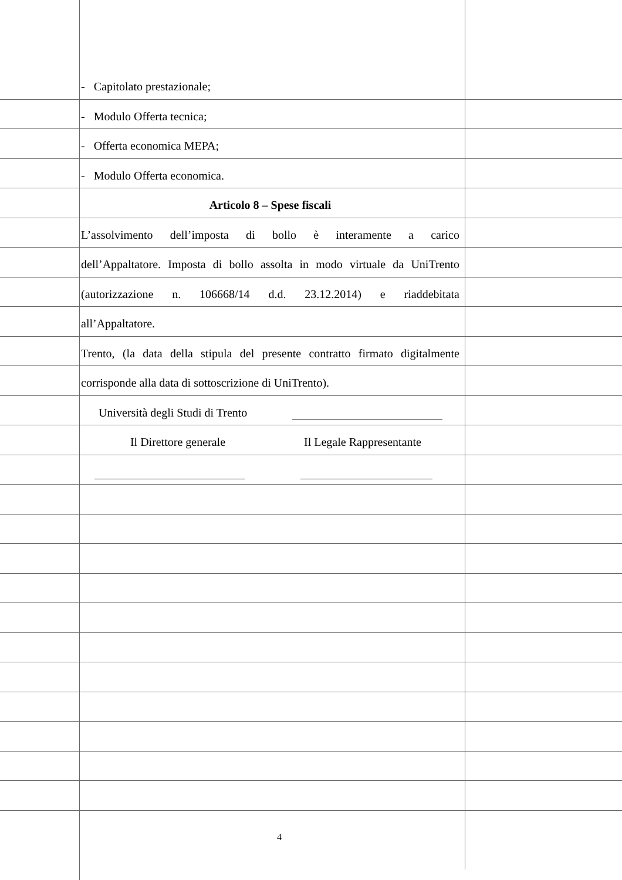- Capitolato prestazionale;
- Modulo Offerta tecnica;
- Offerta economica MEPA;
- Modulo Offerta economica.
Articolo 8 – Spese fiscali
L’assolvimento dell’imposta di bollo è interamente a carico
dell’Appaltatore. Imposta di bollo assolta in modo virtuale da UniTrento
(autorizzazione n. 106668/14 d.d. 23.12.2014) e riaddebitata
all’Appaltatore.
Trento, (la data della stipula del presente contratto firmato digitalmente
corrisponde alla data di sottoscrizione di UniTrento).
Università degli Studi di Trento
Il Direttore generale Il Legale Rappresentante
4